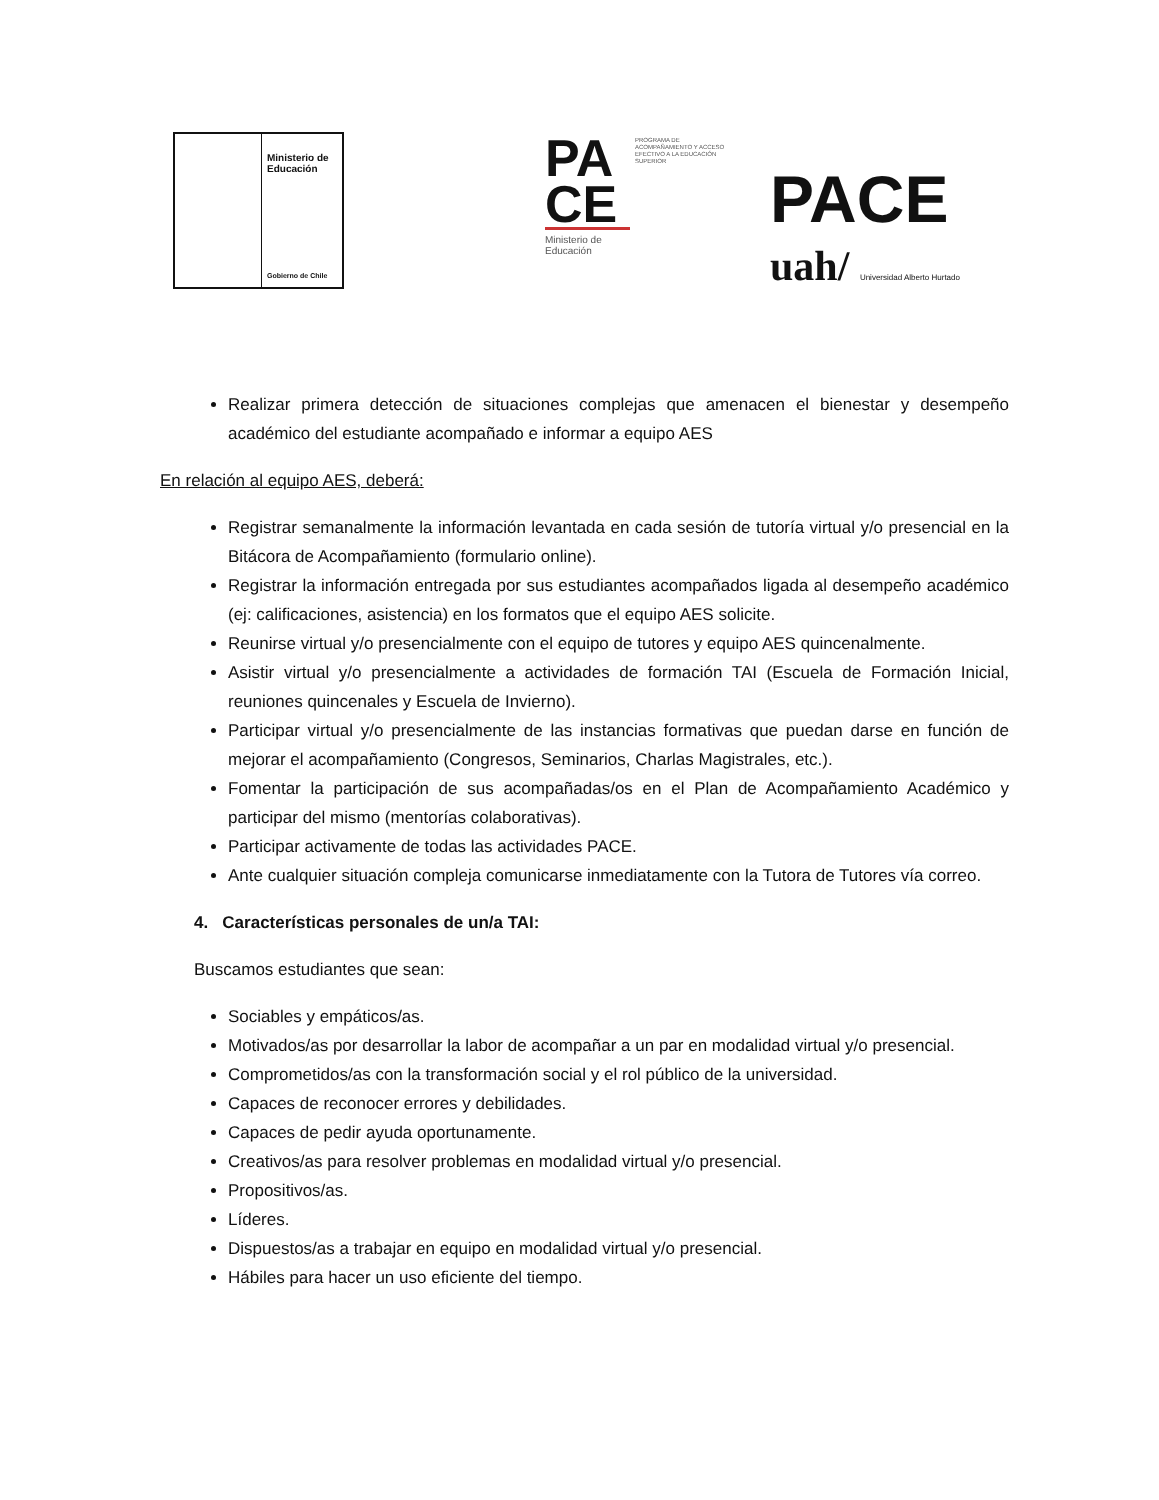Ministerio de
Educación
Gobierno de Chile
PA
CE
PROGRAMA DE ACOMPAÑAMIENTO Y ACCESO EFECTIVO A LA EDUCACIÓN SUPERIOR
Ministerio de
Educación
PACE
uah/ Universidad Alberto Hurtado
Realizar primera detección de situaciones complejas que amenacen el bienestar y desempeño académico del estudiante acompañado e informar a equipo AES
En relación al equipo AES, deberá:
Registrar semanalmente la información levantada en cada sesión de tutoría virtual y/o presencial en la Bitácora de Acompañamiento (formulario online).
Registrar la información entregada por sus estudiantes acompañados ligada al desempeño académico (ej: calificaciones, asistencia) en los formatos que el equipo AES solicite.
Reunirse virtual y/o presencialmente con el equipo de tutores y equipo AES quincenalmente.
Asistir virtual y/o presencialmente a actividades de formación TAI (Escuela de Formación Inicial, reuniones quincenales y Escuela de Invierno).
Participar virtual y/o presencialmente de las instancias formativas que puedan darse en función de mejorar el acompañamiento (Congresos, Seminarios, Charlas Magistrales, etc.).
Fomentar la participación de sus acompañadas/os en el Plan de Acompañamiento Académico y participar del mismo (mentorías colaborativas).
Participar activamente de todas las actividades PACE.
Ante cualquier situación compleja comunicarse inmediatamente con la Tutora de Tutores vía correo.
4. Características personales de un/a TAI:
Buscamos estudiantes que sean:
Sociables y empáticos/as.
Motivados/as por desarrollar la labor de acompañar a un par en modalidad virtual y/o presencial.
Comprometidos/as con la transformación social y el rol público de la universidad.
Capaces de reconocer errores y debilidades.
Capaces de pedir ayuda oportunamente.
Creativos/as para resolver problemas en modalidad virtual y/o presencial.
Propositivos/as.
Líderes.
Dispuestos/as a trabajar en equipo en modalidad virtual y/o presencial.
Hábiles para hacer un uso eficiente del tiempo.